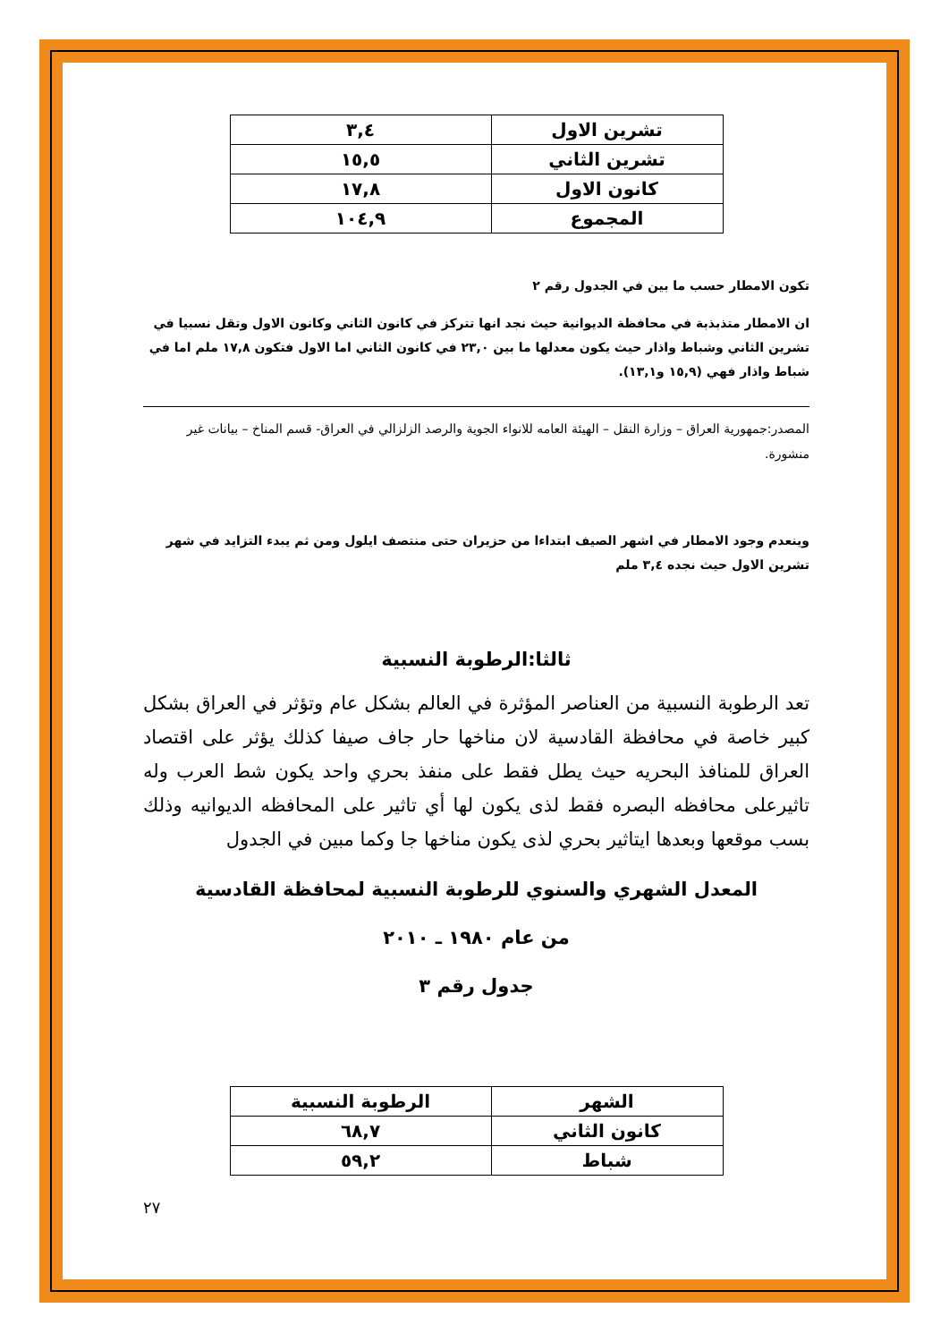| تشرين الاول | ٣,٤ |
| تشرين الثاني | ١٥,٥ |
| كانون الاول | ١٧,٨ |
| المجموع | ١٠٤,٩ |
تكون الامطار حسب ما بين في الجدول رقم ٢
ان الامطار متذبذبة في محافظة الديوانية حيث نجد انها تتركز في كانون الثاني وكانون الاول وتقل نسبيا في تشرين الثاني وشباط واذار حيث يكون معدلها ما بين ٢٣,٠ في كانون الثاني اما الاول فتكون ١٧,٨ ملم اما في شباط واذار فهي (١٥,٩ و١٣,١).
المصدر:جمهورية العراق – وزارة النقل – الهيئة العامه للانواء الجوية والرصد الزلزالي في العراق- قسم المناخ – بيانات غير منشورة.
وينعدم وجود الامطار في اشهر الصيف ابتداءا من حزيران حتى منتصف ايلول ومن ثم يبدء التزايد في شهر تشرين الاول حيث نجده ٣,٤ ملم
ثالثا:الرطوبة النسبية
تعد الرطوبة النسبية من العناصر المؤثرة في العالم بشكل عام وتؤثر في العراق بشكل كبير خاصة في محافظة القادسية لان مناخها حار جاف صيفا كذلك يؤثر على اقتصاد العراق للمنافذ البحريه حيث يطل فقط على منفذ بحري واحد يكون شط العرب وله تاثيرعلى محافظه البصره فقط لذى يكون لها أي تاثير على المحافظه الديوانيه وذلك بسب موقعها وبعدها ايتاثير بحري لذى يكون مناخها جا وكما مبين في الجدول
المعدل الشهري والسنوي للرطوبة النسبية لمحافظة القادسية
من عام ١٩٨٠ ـ ٢٠١٠
جدول رقم ٣
| الشهر | الرطوبة النسبية |
| --- | --- |
| كانون الثاني | ٦٨,٧ |
| شباط | ٥٩,٢ |
٢٧